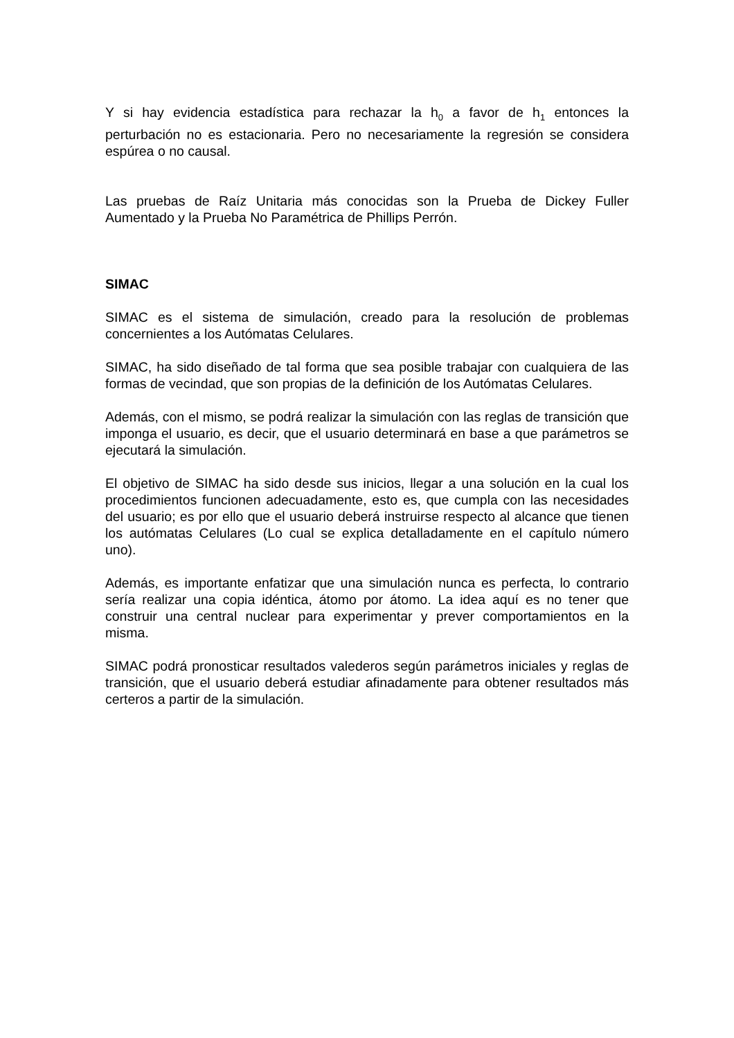Y si hay evidencia estadística para rechazar la h<sub>0</sub> a favor de h<sub>1</sub> entonces la perturbación no es estacionaria. Pero no necesariamente la regresión se considera espúrea o no causal.
Las pruebas de Raíz Unitaria más conocidas son la Prueba de Dickey Fuller Aumentado y la Prueba No Paramétrica de Phillips Perrón.
SIMAC
SIMAC es el sistema de simulación, creado para la resolución de problemas concernientes a los Autómatas Celulares.
SIMAC, ha sido diseñado de tal forma que sea posible trabajar con cualquiera de las formas de vecindad, que son propias de la definición de los Autómatas Celulares.
Además, con el mismo, se podrá realizar la simulación con las reglas de transición que imponga el usuario, es decir, que el usuario determinará en base a que parámetros se ejecutará la simulación.
El objetivo de SIMAC ha sido desde sus inicios, llegar a una solución en la cual los procedimientos funcionen adecuadamente, esto es, que cumpla con las necesidades del usuario; es por ello que el usuario deberá instruirse respecto al alcance que tienen los autómatas Celulares (Lo cual se explica detalladamente en el capítulo número uno).
Además, es importante enfatizar que una simulación nunca es perfecta, lo contrario sería realizar una copia idéntica, átomo por átomo. La idea aquí es no tener que construir una central nuclear para experimentar y prever comportamientos en la misma.
SIMAC podrá pronosticar resultados valederos según parámetros iniciales y reglas de transición, que el usuario deberá estudiar afinadamente para obtener resultados más certeros a partir de la simulación.